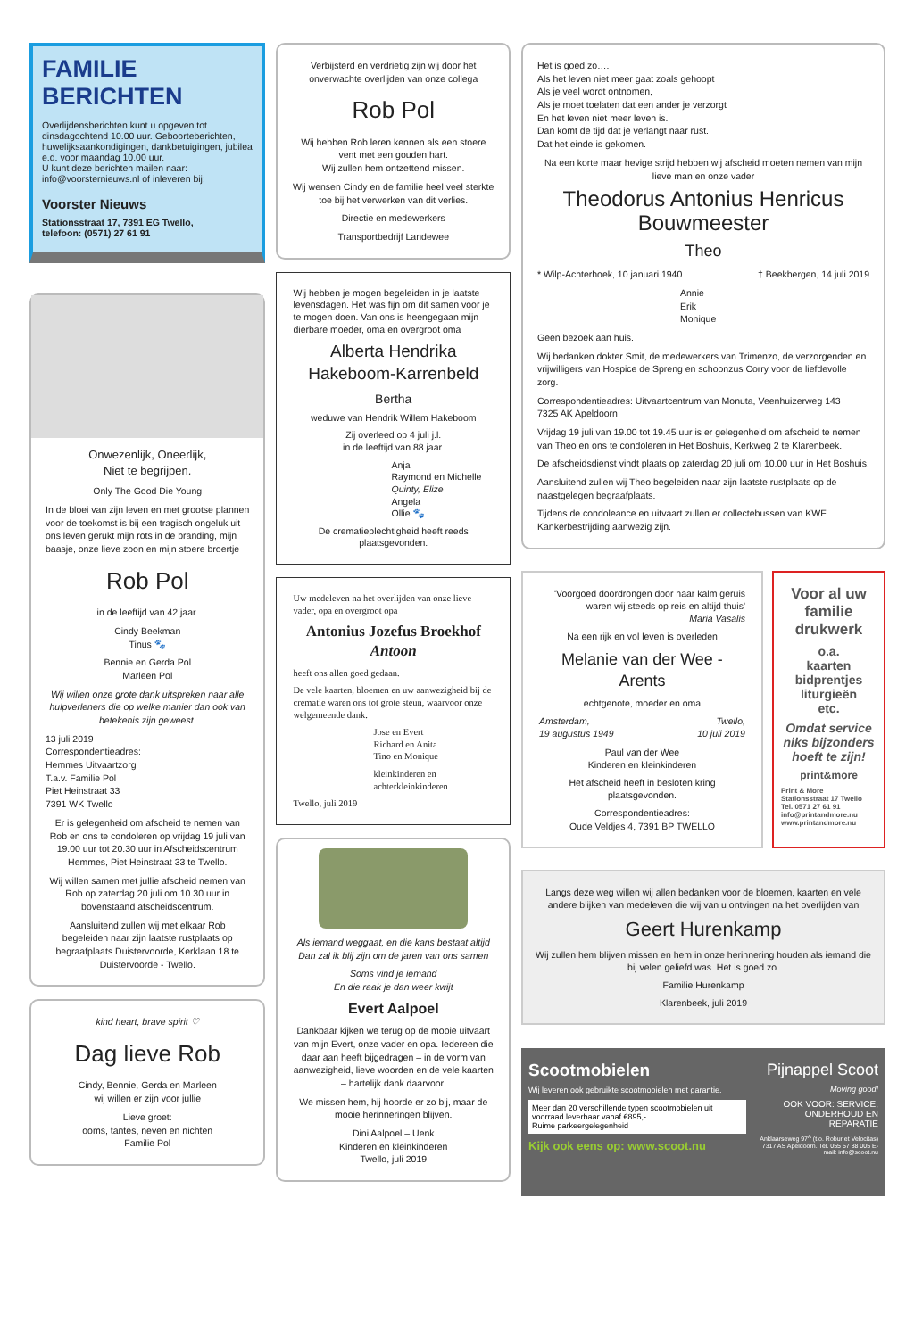FAMILIE BERICHTEN
Overlijdensberichten kunt u opgeven tot dinsdagochtend 10.00 uur. Geboorteberichten, huwelijksaankondigingen, dankbetuigingen, jubilea e.d. voor maandag 10.00 uur.
U kunt deze berichten mailen naar: info@voorsternieuws.nl of inleveren bij:
Voorster Nieuws
Stationsstraat 17, 7391 EG Twello,
telefoon: (0571) 27 61 91
Onwezenlijk, Oneerlijk,
Niet te begrijpen.
Only The Good Die Young
In de bloei van zijn leven en met grootse plannen voor de toekomst is bij een tragisch ongeluk uit ons leven gerukt mijn rots in de branding, mijn baasje, onze lieve zoon en mijn stoere broertje
Rob Pol
in de leeftijd van 42 jaar.
Cindy Beekman
Tinus 🐾
Bennie en Gerda Pol
Marleen Pol
Wij willen onze grote dank uitspreken naar alle hulpverleners die op welke manier dan ook van betekenis zijn geweest.
13 juli 2019
Correspondentieadres:
Hemmes Uitvaartzorg
T.a.v. Familie Pol
Piet Heinstraat 33
7391 WK Twello
Er is gelegenheid om afscheid te nemen van Rob en ons te condoleren op vrijdag 19 juli van 19.00 uur tot 20.30 uur in Afscheidscentrum Hemmes, Piet Heinstraat 33 te Twello.
Wij willen samen met jullie afscheid nemen van Rob op zaterdag 20 juli om 10.30 uur in bovenstaand afscheidscentrum.
Aansluitend zullen wij met elkaar Rob begeleiden naar zijn laatste rustplaats op begraafplaats Duistervoorde, Kerklaan 18 te Duistervoorde - Twello.
kind heart, brave spirit ♡
Dag lieve Rob
Cindy, Bennie, Gerda en Marleen
wij willen er zijn voor jullie
Lieve groet:
ooms, tantes, neven en nichten
Familie Pol
Verbijsterd en verdrietig zijn wij door het onverwachte overlijden van onze collega
Rob Pol
Wij hebben Rob leren kennen als een stoere vent met een gouden hart.
Wij zullen hem ontzettend missen.
Wij wensen Cindy en de familie heel veel sterkte toe bij het verwerken van dit verlies.
Directie en medewerkers
Transportbedrijf Landewee
Wij hebben je mogen begeleiden in je laatste levensdagen. Het was fijn om dit samen voor je te mogen doen. Van ons is heengegaan mijn dierbare moeder, oma en overgroot oma
Alberta Hendrika
Hakeboom-Karrenbeld
Bertha
weduwe van Hendrik Willem Hakeboom
Zij overleed op 4 juli j.l.
in de leeftijd van 88 jaar.
Anja
Raymond en Michelle
Quinty, Elize
Angela
Ollie 🐾
De crematieplechtigheid heeft reeds plaatsgevonden.
Uw medeleven na het overlijden van onze lieve vader, opa en overgroot opa
Antonius Jozefus Broekhof
Antoon
heeft ons allen goed gedaan.
De vele kaarten, bloemen en uw aanwezigheid bij de crematie waren ons tot grote steun, waarvoor onze welgemeende dank.
Jose en Evert
Richard en Anita
Tino en Monique
kleinkinderen en
achterkleinkinderen
Twello, juli 2019
Als iemand weggaat, en die kans bestaat altijd
Dan zal ik blij zijn om de jaren van ons samen
Soms vind je iemand
En die raak je dan weer kwijt
Evert Aalpoel
Dankbaar kijken we terug op de mooie uitvaart van mijn Evert, onze vader en opa. Iedereen die daar aan heeft bijgedragen – in de vorm van aanwezigheid, lieve woorden en de vele kaarten – hartelijk dank daarvoor.
We missen hem, hij hoorde er zo bij, maar de mooie herinneringen blijven.
Dini Aalpoel – Uenk
Kinderen en kleinkinderen
Twello, juli 2019
Het is goed zo….
Als het leven niet meer gaat zoals gehoopt
Als je veel wordt ontnomen,
Als je moet toelaten dat een ander je verzorgt
En het leven niet meer leven is.
Dan komt de tijd dat je verlangt naar rust.
Dat het einde is gekomen.
Na een korte maar hevige strijd hebben wij afscheid moeten nemen van mijn lieve man en onze vader
Theodorus Antonius Henricus
Bouwmeester
Theo
* Wilp-Achterhoek, 10 januari 1940 † Beekbergen, 14 juli 2019
Annie
Erik
Monique
Geen bezoek aan huis.
Wij bedanken dokter Smit, de medewerkers van Trimenzo, de verzorgenden en vrijwilligers van Hospice de Spreng en schoonzus Corry voor de liefdevolle zorg.
Correspondentieadres: Uitvaartcentrum van Monuta, Veenhuizerweg 143
7325 AK Apeldoorn
Vrijdag 19 juli van 19.00 tot 19.45 uur is er gelegenheid om afscheid te nemen van Theo en ons te condoleren in Het Boshuis, Kerkweg 2 te Klarenbeek.
De afscheidsdienst vindt plaats op zaterdag 20 juli om 10.00 uur in Het Boshuis.
Aansluitend zullen wij Theo begeleiden naar zijn laatste rustplaats op de naastgelegen begraafplaats.
Tijdens de condoleance en uitvaart zullen er collectebussen van KWF Kankerbestrijding aanwezig zijn.
'Voorgoed doordrongen door haar kalm geruis waren wij steeds op reis en altijd thuis'
Maria Vasalis
Na een rijk en vol leven is overleden
Melanie van der Wee - Arents
echtgenote, moeder en oma
Amsterdam,
19 augustus 1949 Twello,
10 juli 2019
Paul van der Wee
Kinderen en kleinkinderen
Het afscheid heeft in besloten kring plaatsgevonden.
Correspondentieadres:
Oude Veldjes 4, 7391 BP TWELLO
Voor al uw familie drukwerk
o.a.
kaarten
bidprentjes
liturgieën
etc.
Omdat service niks bijzonders hoeft te zijn!
print&more
Print & More
Stationsstraat 17 Twello
Tel. 0571 27 61 91
info@printandmore.nu
www.printandmore.nu
Langs deze weg willen wij allen bedanken voor de bloemen, kaarten en vele andere blijken van medeleven die wij van u ontvingen na het overlijden van
Geert Hurenkamp
Wij zullen hem blijven missen en hem in onze herinnering houden als iemand die bij velen geliefd was. Het is goed zo.
Familie Hurenkamp
Klarenbeek, juli 2019
Scootmobielen
Wij leveren ook gebruikte scootmobielen met garantie.
Meer dan 20 verschillende typen scootmobielen uit voorraad leverbaar vanaf €895,-
Ruime parkeergelegenheid
Kijk ook eens op: www.scoot.nu
Pijnappel Scoot
Moving good!
OOK VOOR: SERVICE, ONDERHOUD EN REPARATIE
Anklaarseweg 97<sup>A</sup> (t.o. Robur et Velocitas) 7317 AS Apeldoorn. Tel. 055 57 88 005 E-mail: info@scoot.nu